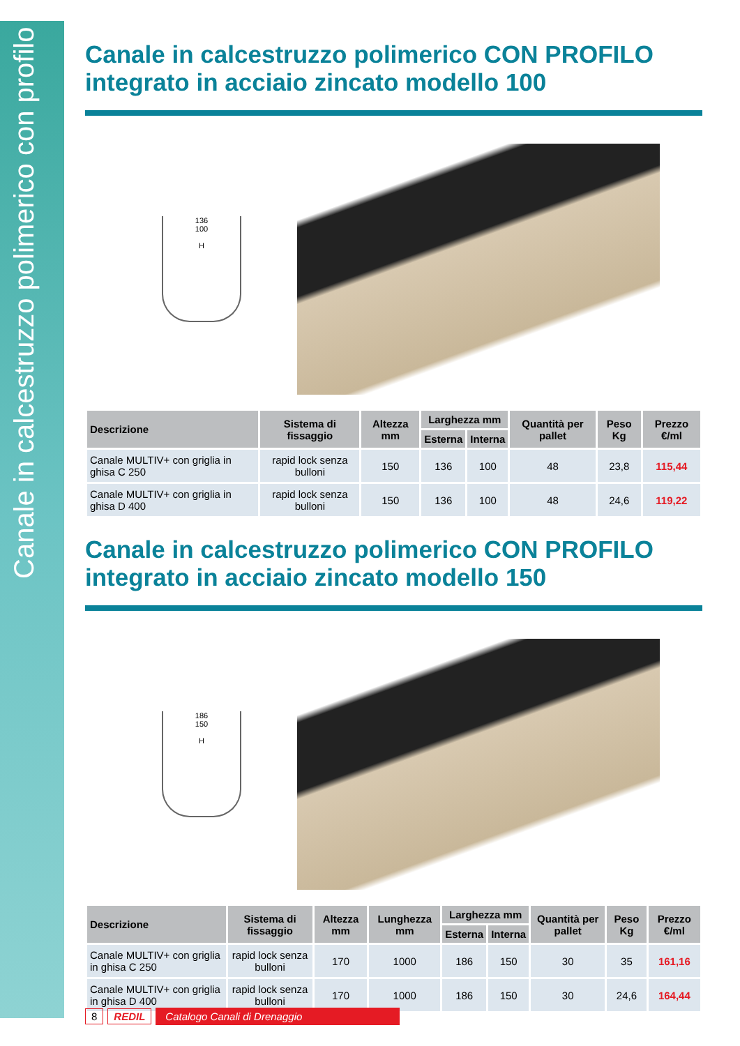Canale in calcestruzzo polimerico con profilo
Canale in calcestruzzo polimerico CON PROFILO integrato in acciaio zincato modello 100
136
100
H
| Descrizione | Sistema di fissaggio | Altezza mm | Larghezza mm | | Quantità per pallet | Peso Kg | Prezzo €/ml |
| --- | --- | --- | --- | --- | --- | --- | --- |
| | | | Esterna | Interna | | | |
| Canale MULTIV+ con griglia in ghisa C 250 | rapid lock senza bulloni | 150 | 136 | 100 | 48 | 23,8 | 115,44 |
| Canale MULTIV+ con griglia in ghisa D 400 | rapid lock senza bulloni | 150 | 136 | 100 | 48 | 24,6 | 119,22 |
Canale in calcestruzzo polimerico CON PROFILO integrato in acciaio zincato modello 150
186
150
H
| Descrizione | Sistema di fissaggio | Altezza mm | Lunghezza mm | Larghezza mm | | Quantità per pallet | Peso Kg | Prezzo €/ml |
| --- | --- | --- | --- | --- | --- | --- | --- | --- |
| | | | | Esterna | Interna | | | |
| Canale MULTIV+ con griglia in ghisa C 250 | rapid lock senza bulloni | 170 | 1000 | 186 | 150 | 30 | 35 | 161,16 |
| Canale MULTIV+ con griglia in ghisa D 400 | rapid lock senza bulloni | 170 | 1000 | 186 | 150 | 30 | 24,6 | 164,44 |
8 REDIL Catalogo Canali di Drenaggio